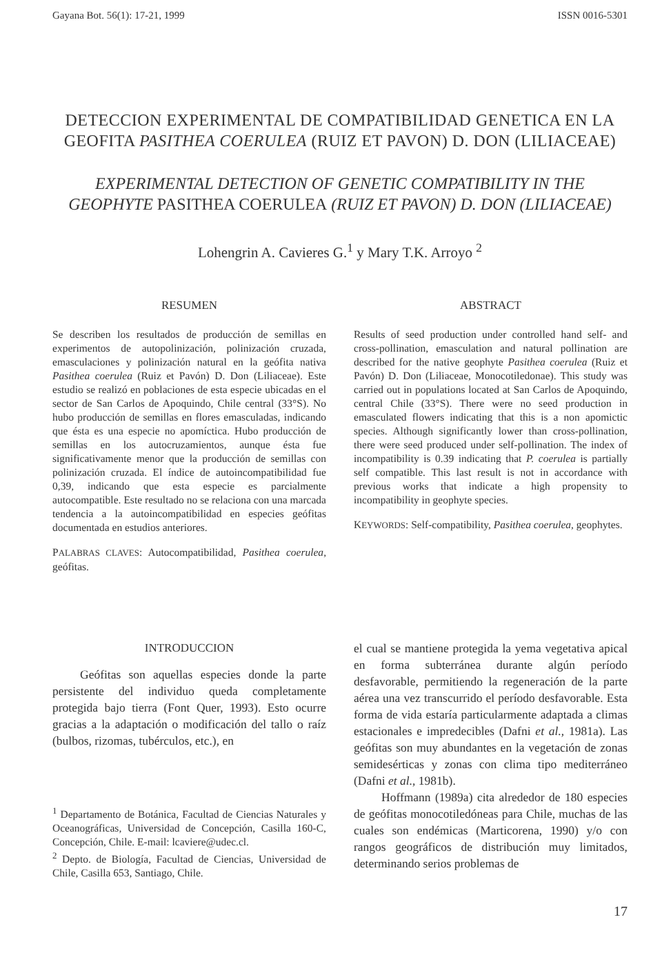Gayana Bot. 56(1): 17-21, 1999 ISSN 0016-5301
DETECCION EXPERIMENTAL DE COMPATIBILIDAD GENETICA EN LA GEOFITA PASITHEA COERULEA (RUIZ ET PAVON) D. DON (LILIACEAE)
EXPERIMENTAL DETECTION OF GENETIC COMPATIBILITY IN THE GEOPHYTE PASITHEA COERULEA (RUIZ ET PAVON) D. DON (LILIACEAE)
Lohengrin A. Cavieres G.<sup>1</sup> y Mary T.K. Arroyo <sup>2</sup>
RESUMEN
Se describen los resultados de producción de semillas en experimentos de autopolinización, polinización cruzada, emasculaciones y polinización natural en la geófita nativa Pasithea coerulea (Ruiz et Pavón) D. Don (Liliaceae). Este estudio se realizó en poblaciones de esta especie ubicadas en el sector de San Carlos de Apoquindo, Chile central (33°S). No hubo producción de semillas en flores emasculadas, indicando que ésta es una especie no apomíctica. Hubo producción de semillas en los autocruzamientos, aunque ésta fue significativamente menor que la producción de semillas con polinización cruzada. El índice de autoincompatibilidad fue 0,39, indicando que esta especie es parcialmente autocompatible. Este resultado no se relaciona con una marcada tendencia a la autoincompatibilidad en especies geófitas documentada en estudios anteriores.
PALABRAS CLAVES: Autocompatibilidad, Pasithea coerulea, geófitas.
ABSTRACT
Results of seed production under controlled hand self- and cross-pollination, emasculation and natural pollination are described for the native geophyte Pasithea coerulea (Ruiz et Pavón) D. Don (Liliaceae, Monocotiledonae). This study was carried out in populations located at San Carlos de Apoquindo, central Chile (33°S). There were no seed production in emasculated flowers indicating that this is a non apomictic species. Although significantly lower than cross-pollination, there were seed produced under self-pollination. The index of incompatibility is 0.39 indicating that P. coerulea is partially self compatible. This last result is not in accordance with previous works that indicate a high propensity to incompatibility in geophyte species.
KEYWORDS: Self-compatibility, Pasithea coerulea, geophytes.
INTRODUCCION
Geófitas son aquellas especies donde la parte persistente del individuo queda completamente protegida bajo tierra (Font Quer, 1993). Esto ocurre gracias a la adaptación o modificación del tallo o raíz (bulbos, rizomas, tubérculos, etc.), en
<sup>1</sup> Departamento de Botánica, Facultad de Ciencias Naturales y Oceanográficas, Universidad de Concepción, Casilla 160-C, Concepción, Chile. E-mail: lcaviere@udec.cl.
<sup>2</sup> Depto. de Biología, Facultad de Ciencias, Universidad de Chile, Casilla 653, Santiago, Chile.
el cual se mantiene protegida la yema vegetativa apical en forma subterránea durante algún período desfavorable, permitiendo la regeneración de la parte aérea una vez transcurrido el período desfavorable. Esta forma de vida estaría particularmente adaptada a climas estacionales e impredecibles (Dafni et al., 1981a). Las geófitas son muy abundantes en la vegetación de zonas semidesérticas y zonas con clima tipo mediterráneo (Dafni et al., 1981b).
Hoffmann (1989a) cita alrededor de 180 especies de geófitas monocotiledóneas para Chile, muchas de las cuales son endémicas (Marticorena, 1990) y/o con rangos geográficos de distribución muy limitados, determinando serios problemas de
17